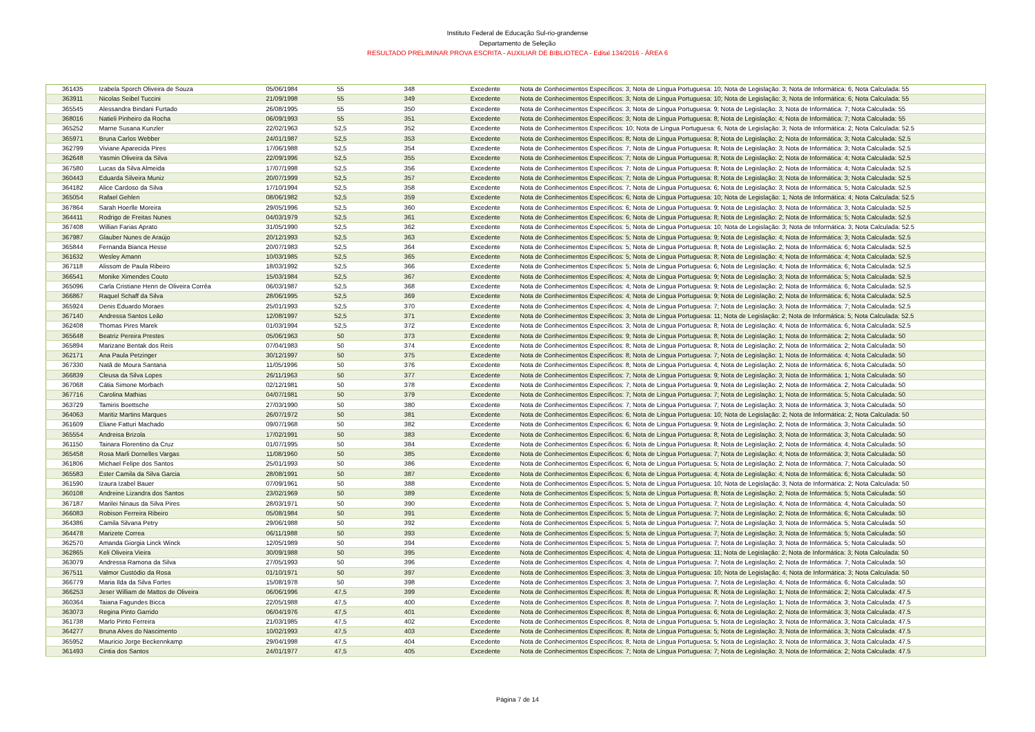Instituto Federal de Educação Sul-rio-grandense
Departamento de Seleção
RESULTADO PRELIMINAR PROVA ESCRITA - AUXILIAR DE BIBLIOTECA - Edital 134/2016 - ÁREA 6
| 361435 | Izabela Sporch Oliveira de Souza | 05/06/1984 | 55 | 348 | Excedente | Nota de Conhecimentos Específicos: 3; Nota de Língua Portuguesa: 10; Nota de Legislação: 3; Nota de Informática: 6; Nota Calculada: 55 |
| 363911 | Nicolas Seibel Tuccini | 21/09/1998 | 55 | 349 | Excedente | Nota de Conhecimentos Específicos: 3; Nota de Língua Portuguesa: 10; Nota de Legislação: 3; Nota de Informática: 6; Nota Calculada: 55 |
| 365545 | Alessandra Bindani Furtado | 26/08/1995 | 55 | 350 | Excedente | Nota de Conhecimentos Específicos: 3; Nota de Língua Portuguesa: 9; Nota de Legislação: 3; Nota de Informática: 7; Nota Calculada: 55 |
| 368016 | Natieli Pinheiro da Rocha | 06/09/1993 | 55 | 351 | Excedente | Nota de Conhecimentos Específicos: 3; Nota de Língua Portuguesa: 8; Nota de Legislação: 4; Nota de Informática: 7; Nota Calculada: 55 |
| 365252 | Marne Susana Kunzler | 22/02/1963 | 52,5 | 352 | Excedente | Nota de Conhecimentos Específicos: 10; Nota de Língua Portuguesa: 6; Nota de Legislação: 3; Nota de Informática: 2; Nota Calculada: 52.5 |
| 365971 | Bruna Carlos Webber | 24/01/1987 | 52,5 | 353 | Excedente | Nota de Conhecimentos Específicos: 8; Nota de Língua Portuguesa: 8; Nota de Legislação: 2; Nota de Informática: 3; Nota Calculada: 52.5 |
| 362799 | Viviane Aparecida Pires | 17/06/1988 | 52,5 | 354 | Excedente | Nota de Conhecimentos Específicos: 7; Nota de Língua Portuguesa: 8; Nota de Legislação: 3; Nota de Informática: 3; Nota Calculada: 52.5 |
| 362648 | Yasmin Oliveira da Silva | 22/09/1996 | 52,5 | 355 | Excedente | Nota de Conhecimentos Específicos: 7; Nota de Língua Portuguesa: 8; Nota de Legislação: 2; Nota de Informática: 4; Nota Calculada: 52.5 |
| 367580 | Lucas da Silva Almeida | 17/07/1998 | 52,5 | 356 | Excedente | Nota de Conhecimentos Específicos: 7; Nota de Língua Portuguesa: 8; Nota de Legislação: 2; Nota de Informática: 4; Nota Calculada: 52.5 |
| 360443 | Eduarda Silveira Muniz | 20/07/1999 | 52,5 | 357 | Excedente | Nota de Conhecimentos Específicos: 7; Nota de Língua Portuguesa: 8; Nota de Legislação: 3; Nota de Informática: 3; Nota Calculada: 52.5 |
| 364182 | Alice Cardoso da Silva | 17/10/1994 | 52,5 | 358 | Excedente | Nota de Conhecimentos Específicos: 7; Nota de Língua Portuguesa: 6; Nota de Legislação: 3; Nota de Informática: 5; Nota Calculada: 52.5 |
| 365054 | Rafael Gehlen | 08/06/1982 | 52,5 | 359 | Excedente | Nota de Conhecimentos Específicos: 6; Nota de Língua Portuguesa: 10; Nota de Legislação: 1; Nota de Informática: 4; Nota Calculada: 52.5 |
| 367864 | Sarah Hoerlle Moreira | 29/05/1996 | 52,5 | 360 | Excedente | Nota de Conhecimentos Específicos: 6; Nota de Língua Portuguesa: 9; Nota de Legislação: 3; Nota de Informática: 3; Nota Calculada: 52.5 |
| 364411 | Rodrigo de Freitas Nunes | 04/03/1979 | 52,5 | 361 | Excedente | Nota de Conhecimentos Específicos: 6; Nota de Língua Portuguesa: 8; Nota de Legislação: 2; Nota de Informática: 5; Nota Calculada: 52.5 |
| 367408 | Willian Farias Aprato | 31/05/1990 | 52,5 | 362 | Excedente | Nota de Conhecimentos Específicos: 5; Nota de Língua Portuguesa: 10; Nota de Legislação: 3; Nota de Informática: 3; Nota Calculada: 52.5 |
| 367987 | Glauber Nunes de Araújo | 20/12/1993 | 52,5 | 363 | Excedente | Nota de Conhecimentos Específicos: 5; Nota de Língua Portuguesa: 9; Nota de Legislação: 4; Nota de Informática: 3; Nota Calculada: 52.5 |
| 365844 | Fernanda Bianca Hesse | 20/07/1983 | 52,5 | 364 | Excedente | Nota de Conhecimentos Específicos: 5; Nota de Língua Portuguesa: 8; Nota de Legislação: 2; Nota de Informática: 6; Nota Calculada: 52.5 |
| 361632 | Wesley Amann | 10/03/1985 | 52,5 | 365 | Excedente | Nota de Conhecimentos Específicos: 5; Nota de Língua Portuguesa: 8; Nota de Legislação: 4; Nota de Informática: 4; Nota Calculada: 52.5 |
| 367118 | Alissom de Paula Ribeiro | 18/03/1992 | 52,5 | 366 | Excedente | Nota de Conhecimentos Específicos: 5; Nota de Língua Portuguesa: 6; Nota de Legislação: 4; Nota de Informática: 6; Nota Calculada: 52.5 |
| 366541 | Monike Ximendes Couto | 15/03/1984 | 52,5 | 367 | Excedente | Nota de Conhecimentos Específicos: 4; Nota de Língua Portuguesa: 9; Nota de Legislação: 3; Nota de Informática: 5; Nota Calculada: 52.5 |
| 365096 | Carla Cristiane Henn de Oliveira Corrêa | 06/03/1987 | 52,5 | 368 | Excedente | Nota de Conhecimentos Específicos: 4; Nota de Língua Portuguesa: 9; Nota de Legislação: 2; Nota de Informática: 6; Nota Calculada: 52.5 |
| 366867 | Raquel Schaff da Silva | 28/06/1995 | 52,5 | 369 | Excedente | Nota de Conhecimentos Específicos: 4; Nota de Língua Portuguesa: 9; Nota de Legislação: 2; Nota de Informática: 6; Nota Calculada: 52.5 |
| 365924 | Denis Eduardo Moraes | 25/01/1993 | 52,5 | 370 | Excedente | Nota de Conhecimentos Específicos: 4; Nota de Língua Portuguesa: 7; Nota de Legislação: 3; Nota de Informática: 7; Nota Calculada: 52.5 |
| 367140 | Andressa Santos Leão | 12/08/1997 | 52,5 | 371 | Excedente | Nota de Conhecimentos Específicos: 3; Nota de Língua Portuguesa: 11; Nota de Legislação: 2; Nota de Informática: 5; Nota Calculada: 52.5 |
| 362408 | Thomas Pires Marek | 01/03/1994 | 52,5 | 372 | Excedente | Nota de Conhecimentos Específicos: 3; Nota de Língua Portuguesa: 8; Nota de Legislação: 4; Nota de Informática: 6; Nota Calculada: 52.5 |
| 365648 | Beatriz Pereira Prestes | 05/06/1963 | 50 | 373 | Excedente | Nota de Conhecimentos Específicos: 9; Nota de Língua Portuguesa: 8; Nota de Legislação: 1; Nota de Informática: 2; Nota Calculada: 50 |
| 365894 | Marizane Bentak dos Reis | 07/04/1983 | 50 | 374 | Excedente | Nota de Conhecimentos Específicos: 8; Nota de Língua Portuguesa: 8; Nota de Legislação: 2; Nota de Informática: 2; Nota Calculada: 50 |
| 362171 | Ana Paula Petzinger | 30/12/1997 | 50 | 375 | Excedente | Nota de Conhecimentos Específicos: 8; Nota de Língua Portuguesa: 7; Nota de Legislação: 1; Nota de Informática: 4; Nota Calculada: 50 |
| 367330 | Natã de Moura Santana | 11/05/1996 | 50 | 376 | Excedente | Nota de Conhecimentos Específicos: 8; Nota de Língua Portuguesa: 4; Nota de Legislação: 2; Nota de Informática: 6; Nota Calculada: 50 |
| 366839 | Cleusa da Silva Lopes | 26/11/1963 | 50 | 377 | Excedente | Nota de Conhecimentos Específicos: 7; Nota de Língua Portuguesa: 9; Nota de Legislação: 3; Nota de Informática: 1; Nota Calculada: 50 |
| 367068 | Cátia Simone Morbach | 02/12/1981 | 50 | 378 | Excedente | Nota de Conhecimentos Específicos: 7; Nota de Língua Portuguesa: 9; Nota de Legislação: 2; Nota de Informática: 2; Nota Calculada: 50 |
| 367716 | Carolina Mathias | 04/07/1981 | 50 | 379 | Excedente | Nota de Conhecimentos Específicos: 7; Nota de Língua Portuguesa: 7; Nota de Legislação: 1; Nota de Informática: 5; Nota Calculada: 50 |
| 363729 | Tamiris Boettsche | 27/03/1990 | 50 | 380 | Excedente | Nota de Conhecimentos Específicos: 7; Nota de Língua Portuguesa: 7; Nota de Legislação: 3; Nota de Informática: 3; Nota Calculada: 50 |
| 364063 | Maritiz Martins Marques | 26/07/1972 | 50 | 381 | Excedente | Nota de Conhecimentos Específicos: 6; Nota de Língua Portuguesa: 10; Nota de Legislação: 2; Nota de Informática: 2; Nota Calculada: 50 |
| 361609 | Eliane Fatturi Machado | 09/07/1968 | 50 | 382 | Excedente | Nota de Conhecimentos Específicos: 6; Nota de Língua Portuguesa: 9; Nota de Legislação: 2; Nota de Informática: 3; Nota Calculada: 50 |
| 365554 | Andreisa Brizola | 17/02/1991 | 50 | 383 | Excedente | Nota de Conhecimentos Específicos: 6; Nota de Língua Portuguesa: 8; Nota de Legislação: 3; Nota de Informática: 3; Nota Calculada: 50 |
| 361150 | Tainara Florentino da Cruz | 01/07/1995 | 50 | 384 | Excedente | Nota de Conhecimentos Específicos: 6; Nota de Língua Portuguesa: 8; Nota de Legislação: 2; Nota de Informática: 4; Nota Calculada: 50 |
| 365458 | Rosa Marli Dornelles Vargas | 11/08/1960 | 50 | 385 | Excedente | Nota de Conhecimentos Específicos: 6; Nota de Língua Portuguesa: 7; Nota de Legislação: 4; Nota de Informática: 3; Nota Calculada: 50 |
| 361806 | Michael Felipe dos Santos | 25/01/1993 | 50 | 386 | Excedente | Nota de Conhecimentos Específicos: 6; Nota de Língua Portuguesa: 5; Nota de Legislação: 2; Nota de Informática: 7; Nota Calculada: 50 |
| 365583 | Ester Camila da Silva Garcia | 28/08/1991 | 50 | 387 | Excedente | Nota de Conhecimentos Específicos: 6; Nota de Língua Portuguesa: 4; Nota de Legislação: 4; Nota de Informática: 6; Nota Calculada: 50 |
| 361590 | Izaura Izabel Bauer | 07/09/1961 | 50 | 388 | Excedente | Nota de Conhecimentos Específicos: 5; Nota de Língua Portuguesa: 10; Nota de Legislação: 3; Nota de Informática: 2; Nota Calculada: 50 |
| 360108 | Andreine Lizandra dos Santos | 23/02/1969 | 50 | 389 | Excedente | Nota de Conhecimentos Específicos: 5; Nota de Língua Portuguesa: 8; Nota de Legislação: 2; Nota de Informática: 5; Nota Calculada: 50 |
| 367187 | Marilei Ninaus da Silva Pires | 28/03/1971 | 50 | 390 | Excedente | Nota de Conhecimentos Específicos: 5; Nota de Língua Portuguesa: 7; Nota de Legislação: 4; Nota de Informática: 4; Nota Calculada: 50 |
| 366083 | Robison Ferreira Ribeiro | 05/08/1984 | 50 | 391 | Excedente | Nota de Conhecimentos Específicos: 5; Nota de Língua Portuguesa: 7; Nota de Legislação: 2; Nota de Informática: 6; Nota Calculada: 50 |
| 364386 | Camila Silvana Petry | 29/06/1988 | 50 | 392 | Excedente | Nota de Conhecimentos Específicos: 5; Nota de Língua Portuguesa: 7; Nota de Legislação: 3; Nota de Informática: 5; Nota Calculada: 50 |
| 364478 | Marizete Correa | 06/11/1988 | 50 | 393 | Excedente | Nota de Conhecimentos Específicos: 5; Nota de Língua Portuguesa: 7; Nota de Legislação: 3; Nota de Informática: 5; Nota Calculada: 50 |
| 362570 | Amanda Giorgia Linck Winck | 12/05/1989 | 50 | 394 | Excedente | Nota de Conhecimentos Específicos: 5; Nota de Língua Portuguesa: 7; Nota de Legislação: 3; Nota de Informática: 5; Nota Calculada: 50 |
| 362865 | Keli Oliveira Vieira | 30/09/1988 | 50 | 395 | Excedente | Nota de Conhecimentos Específicos: 4; Nota de Língua Portuguesa: 11; Nota de Legislação: 2; Nota de Informática: 3; Nota Calculada: 50 |
| 363079 | Andressa Ramona da Silva | 27/05/1993 | 50 | 396 | Excedente | Nota de Conhecimentos Específicos: 4; Nota de Língua Portuguesa: 7; Nota de Legislação: 2; Nota de Informática: 7; Nota Calculada: 50 |
| 367511 | Valmor Custódio da Rosa | 01/10/1971 | 50 | 397 | Excedente | Nota de Conhecimentos Específicos: 3; Nota de Língua Portuguesa: 10; Nota de Legislação: 4; Nota de Informática: 3; Nota Calculada: 50 |
| 366779 | Maria Ilda da Silva Fortes | 15/08/1978 | 50 | 398 | Excedente | Nota de Conhecimentos Específicos: 3; Nota de Língua Portuguesa: 7; Nota de Legislação: 4; Nota de Informática: 6; Nota Calculada: 50 |
| 366253 | Jeser William de Mattos de Oliveira | 06/06/1996 | 47,5 | 399 | Excedente | Nota de Conhecimentos Específicos: 8; Nota de Língua Portuguesa: 8; Nota de Legislação: 1; Nota de Informática: 2; Nota Calculada: 47.5 |
| 360364 | Taiana Fagundes Bicca | 22/05/1988 | 47,5 | 400 | Excedente | Nota de Conhecimentos Específicos: 8; Nota de Língua Portuguesa: 7; Nota de Legislação: 1; Nota de Informática: 3; Nota Calculada: 47.5 |
| 363073 | Regina Pinto Garrido | 06/04/1976 | 47,5 | 401 | Excedente | Nota de Conhecimentos Específicos: 8; Nota de Língua Portuguesa: 6; Nota de Legislação: 2; Nota de Informática: 3; Nota Calculada: 47.5 |
| 361738 | Marlo Pinto Ferreira | 21/03/1985 | 47,5 | 402 | Excedente | Nota de Conhecimentos Específicos: 8; Nota de Língua Portuguesa: 5; Nota de Legislação: 3; Nota de Informática: 3; Nota Calculada: 47.5 |
| 364277 | Bruna Alves do Nascimento | 10/02/1993 | 47,5 | 403 | Excedente | Nota de Conhecimentos Específicos: 8; Nota de Língua Portuguesa: 5; Nota de Legislação: 3; Nota de Informática: 3; Nota Calculada: 47.5 |
| 365952 | Mauricio Jorge Beckennkamp | 29/04/1998 | 47,5 | 404 | Excedente | Nota de Conhecimentos Específicos: 8; Nota de Língua Portuguesa: 5; Nota de Legislação: 3; Nota de Informática: 3; Nota Calculada: 47.5 |
| 361493 | Cintia dos Santos | 24/01/1977 | 47,5 | 405 | Excedente | Nota de Conhecimentos Específicos: 7; Nota de Língua Portuguesa: 7; Nota de Legislação: 3; Nota de Informática: 2; Nota Calculada: 47.5 |
Página 7 de 14